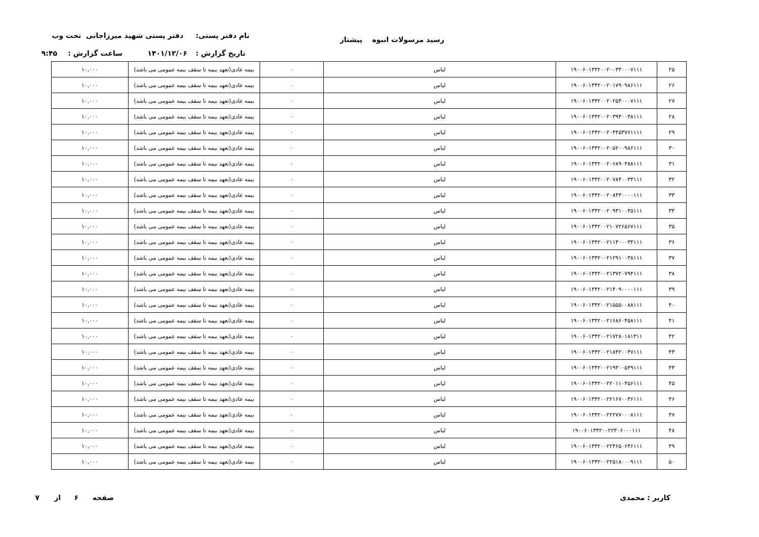نام دفتر پستی: دفتر پستی شهید میرزاجانی تحت وب رسید مرسولات انبوه پیشتاز
تاریخ گزارش : ۱۴۰۱/۱۲/۰۶ ساعت گزارش : ۹:۴۵
| ۲۵ | ۱۹۰۰۶۰۱۳۴۲۰۰۲۰۰۳۳۰۰۰۷۱۱۱ | لباس | ۰ | بیمه عادی(تعهد بیمه تا سقف بیمه عمومی می باشد) | ۱۰,۰۰۰ |
| ۲۶ | ۱۹۰۰۶۰۱۳۴۲۰۰۲۰۱۷۹۰۹۸۶۱۱۱ | لباس | ۰ | بیمه عادی(تعهد بیمه تا سقف بیمه عمومی می باشد) | ۱۰,۰۰۰ |
| ۲۷ | ۱۹۰۰۶۰۱۳۴۲۰۰۲۰۲۵۳۰۰۰۷۱۱۱ | لباس | ۰ | بیمه عادی(تعهد بیمه تا سقف بیمه عمومی می باشد) | ۱۰,۰۰۰ |
| ۲۸ | ۱۹۰۰۶۰۱۳۴۲۰۰۲۰۳۹۴۰۰۳۸۱۱۱ | لباس | ۰ | بیمه عادی(تعهد بیمه تا سقف بیمه عمومی می باشد) | ۱۰,۰۰۰ |
| ۲۹ | ۱۹۰۰۶۰۱۳۴۲۰۰۲۰۴۴۵۳۷۶۱۱۱۱ | لباس | ۰ | بیمه عادی(تعهد بیمه تا سقف بیمه عمومی می باشد) | ۱۰,۰۰۰ |
| ۳۰ | ۱۹۰۰۶۰۱۳۴۲۰۰۲۰۵۲۰۰۹۸۶۱۱۱ | لباس | ۰ | بیمه عادی(تعهد بیمه تا سقف بیمه عمومی می باشد) | ۱۰,۰۰۰ |
| ۳۱ | ۱۹۰۰۶۰۱۳۴۲۰۰۲۰۶۸۹۰۳۸۸۱۱۱ | لباس | ۰ | بیمه عادی(تعهد بیمه تا سقف بیمه عمومی می باشد) | ۱۰,۰۰۰ |
| ۳۲ | ۱۹۰۰۶۰۱۳۴۲۰۰۲۰۷۸۴۰۰۳۳۱۱۱ | لباس | ۰ | بیمه عادی(تعهد بیمه تا سقف بیمه عمومی می باشد) | ۱۰,۰۰۰ |
| ۳۳ | ۱۹۰۰۶۰۱۳۴۲۰۰۲۰۸۴۳۰۰۰۰۱۱۱ | لباس | ۰ | بیمه عادی(تعهد بیمه تا سقف بیمه عمومی می باشد) | ۱۰,۰۰۰ |
| ۳۴ | ۱۹۰۰۶۰۱۳۴۲۰۰۲۰۹۳۱۰۰۴۵۱۱۱ | لباس | ۰ | بیمه عادی(تعهد بیمه تا سقف بیمه عمومی می باشد) | ۱۰,۰۰۰ |
| ۳۵ | ۱۹۰۰۶۰۱۳۴۲۰۰۲۱۰۷۲۶۵۶۷۱۱۱ | لباس | ۰ | بیمه عادی(تعهد بیمه تا سقف بیمه عمومی می باشد) | ۱۰,۰۰۰ |
| ۳۶ | ۱۹۰۰۶۰۱۳۴۲۰۰۲۱۱۴۰۰۰۳۴۱۱۱ | لباس | ۰ | بیمه عادی(تعهد بیمه تا سقف بیمه عمومی می باشد) | ۱۰,۰۰۰ |
| ۳۷ | ۱۹۰۰۶۰۱۳۴۲۰۰۲۱۲۹۱۰۰۳۸۱۱۱ | لباس | ۰ | بیمه عادی(تعهد بیمه تا سقف بیمه عمومی می باشد) | ۱۰,۰۰۰ |
| ۳۸ | ۱۹۰۰۶۰۱۳۴۲۰۰۲۱۳۷۲۰۷۹۴۱۱۱ | لباس | ۰ | بیمه عادی(تعهد بیمه تا سقف بیمه عمومی می باشد) | ۱۰,۰۰۰ |
| ۳۹ | ۱۹۰۰۶۰۱۳۴۲۰۰۲۱۴۰۹۰۰۰۰۱۱۱ | لباس | ۰ | بیمه عادی(تعهد بیمه تا سقف بیمه عمومی می باشد) | ۱۰,۰۰۰ |
| ۴۰ | ۱۹۰۰۶۰۱۳۴۲۰۰۲۱۵۵۵۰۰۸۸۱۱۱ | لباس | ۰ | بیمه عادی(تعهد بیمه تا سقف بیمه عمومی می باشد) | ۱۰,۰۰۰ |
| ۴۱ | ۱۹۰۰۶۰۱۳۴۲۰۰۲۱۶۸۶۰۴۵۸۱۱۱ | لباس | ۰ | بیمه عادی(تعهد بیمه تا سقف بیمه عمومی می باشد) | ۱۰,۰۰۰ |
| ۴۲ | ۱۹۰۰۶۰۱۳۴۲۰۰۲۱۷۲۸۰۱۸۱۳۱۱ | لباس | ۰ | بیمه عادی(تعهد بیمه تا سقف بیمه عمومی می باشد) | ۱۰,۰۰۰ |
| ۴۳ | ۱۹۰۰۶۰۱۳۴۲۰۰۲۱۸۴۲۰۰۳۷۱۱۱ | لباس | ۰ | بیمه عادی(تعهد بیمه تا سقف بیمه عمومی می باشد) | ۱۰,۰۰۰ |
| ۴۴ | ۱۹۰۰۶۰۱۳۴۲۰۰۲۱۹۳۰۰۵۴۹۱۱۱ | لباس | ۰ | بیمه عادی(تعهد بیمه تا سقف بیمه عمومی می باشد) | ۱۰,۰۰۰ |
| ۴۵ | ۱۹۰۰۶۰۱۳۴۲۰۰۲۲۰۱۱۰۴۵۶۱۱۱ | لباس | ۰ | بیمه عادی(تعهد بیمه تا سقف بیمه عمومی می باشد) | ۱۰,۰۰۰ |
| ۴۶ | ۱۹۰۰۶۰۱۳۴۲۰۰۲۲۱۶۷۰۰۳۶۱۱۱ | لباس | ۰ | بیمه عادی(تعهد بیمه تا سقف بیمه عمومی می باشد) | ۱۰,۰۰۰ |
| ۴۷ | ۱۹۰۰۶۰۱۳۴۲۰۰۲۲۲۷۷۰۰۰۸۱۱۱ | لباس | ۰ | بیمه عادی(تعهد بیمه تا سقف بیمه عمومی می باشد) | ۱۰,۰۰۰ |
| ۴۸ | ۱۹۰۰۶۰۱۳۴۲۰۰۲۲۳۰۶۰۰۰۱۱۱ | لباس | ۰ | بیمه عادی(تعهد بیمه تا سقف بیمه عمومی می باشد) | ۱۰,۰۰۰ |
| ۴۹ | ۱۹۰۰۶۰۱۳۴۲۰۰۲۲۴۶۵۰۶۴۶۱۱۱ | لباس | ۰ | بیمه عادی(تعهد بیمه تا سقف بیمه عمومی می باشد) | ۱۰,۰۰۰ |
| ۵۰ | ۱۹۰۰۶۰۱۳۴۲۰۰۲۲۵۱۸۰۰۰۹۱۱۱ | لباس | ۰ | بیمه عادی(تعهد بیمه تا سقف بیمه عمومی می باشد) | ۱۰,۰۰۰ |
کاربر : محمدی صفحه ۶ از ۷